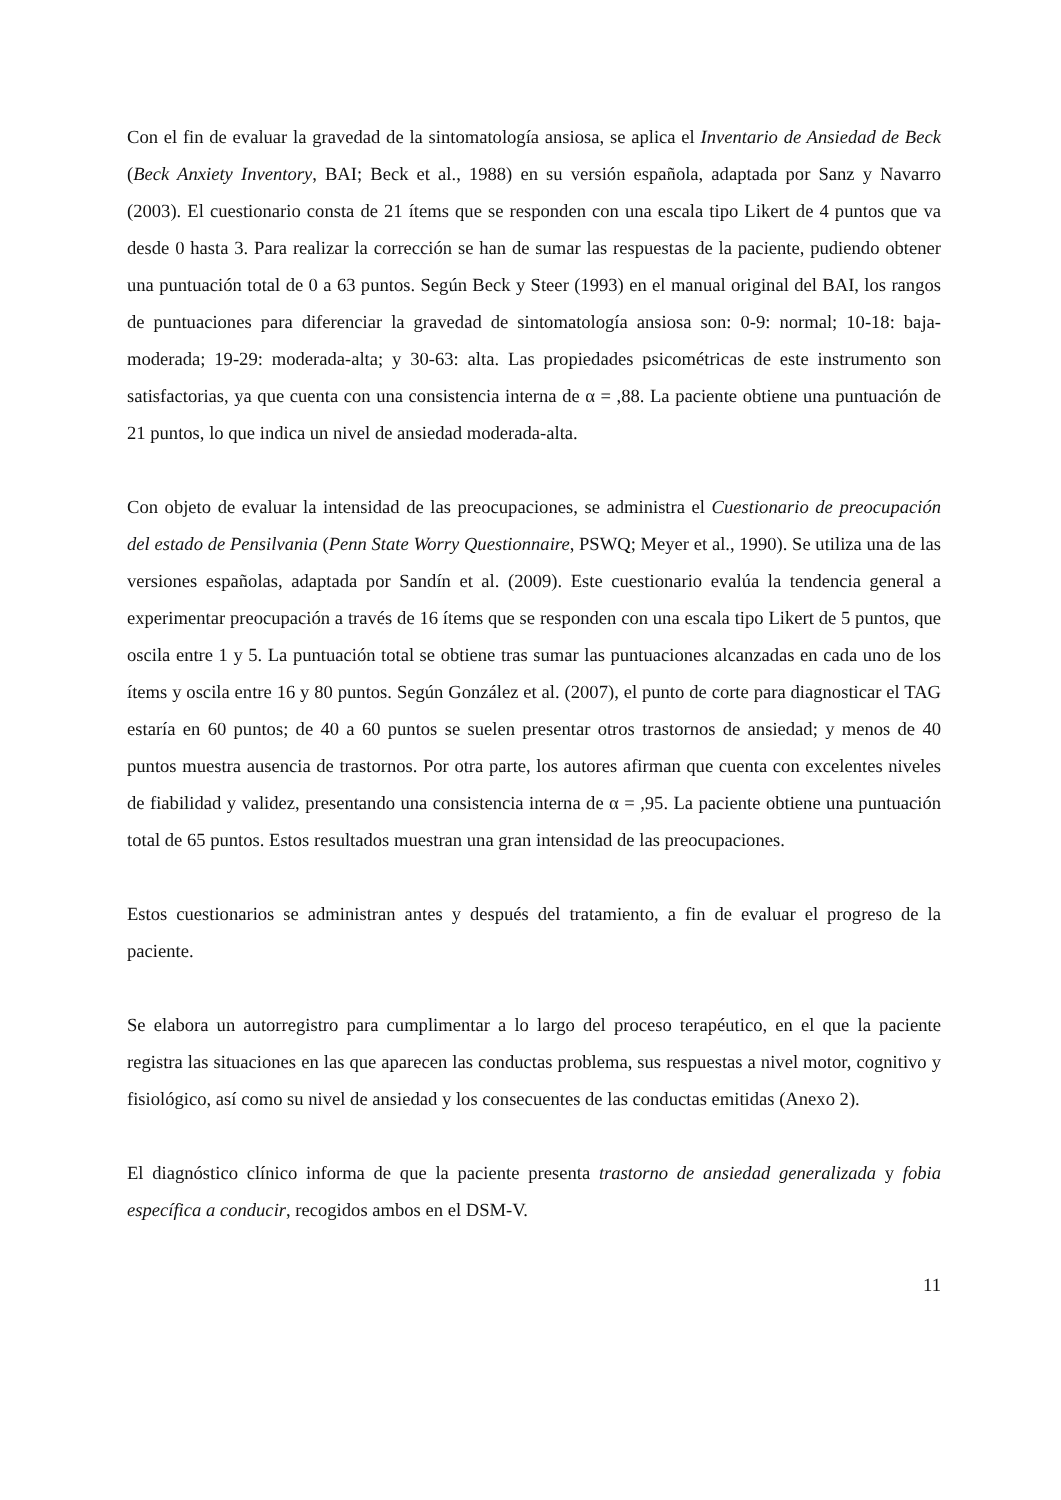Con el fin de evaluar la gravedad de la sintomatología ansiosa, se aplica el Inventario de Ansiedad de Beck (Beck Anxiety Inventory, BAI; Beck et al., 1988) en su versión española, adaptada por Sanz y Navarro (2003). El cuestionario consta de 21 ítems que se responden con una escala tipo Likert de 4 puntos que va desde 0 hasta 3. Para realizar la corrección se han de sumar las respuestas de la paciente, pudiendo obtener una puntuación total de 0 a 63 puntos. Según Beck y Steer (1993) en el manual original del BAI, los rangos de puntuaciones para diferenciar la gravedad de sintomatología ansiosa son: 0-9: normal; 10-18: baja-moderada; 19-29: moderada-alta; y 30-63: alta. Las propiedades psicométricas de este instrumento son satisfactorias, ya que cuenta con una consistencia interna de α = ,88. La paciente obtiene una puntuación de 21 puntos, lo que indica un nivel de ansiedad moderada-alta.
Con objeto de evaluar la intensidad de las preocupaciones, se administra el Cuestionario de preocupación del estado de Pensilvania (Penn State Worry Questionnaire, PSWQ; Meyer et al., 1990). Se utiliza una de las versiones españolas, adaptada por Sandín et al. (2009). Este cuestionario evalúa la tendencia general a experimentar preocupación a través de 16 ítems que se responden con una escala tipo Likert de 5 puntos, que oscila entre 1 y 5. La puntuación total se obtiene tras sumar las puntuaciones alcanzadas en cada uno de los ítems y oscila entre 16 y 80 puntos. Según González et al. (2007), el punto de corte para diagnosticar el TAG estaría en 60 puntos; de 40 a 60 puntos se suelen presentar otros trastornos de ansiedad; y menos de 40 puntos muestra ausencia de trastornos. Por otra parte, los autores afirman que cuenta con excelentes niveles de fiabilidad y validez, presentando una consistencia interna de α = ,95. La paciente obtiene una puntuación total de 65 puntos. Estos resultados muestran una gran intensidad de las preocupaciones.
Estos cuestionarios se administran antes y después del tratamiento, a fin de evaluar el progreso de la paciente.
Se elabora un autorregistro para cumplimentar a lo largo del proceso terapéutico, en el que la paciente registra las situaciones en las que aparecen las conductas problema, sus respuestas a nivel motor, cognitivo y fisiológico, así como su nivel de ansiedad y los consecuentes de las conductas emitidas (Anexo 2).
El diagnóstico clínico informa de que la paciente presenta trastorno de ansiedad generalizada y fobia específica a conducir, recogidos ambos en el DSM-V.
11